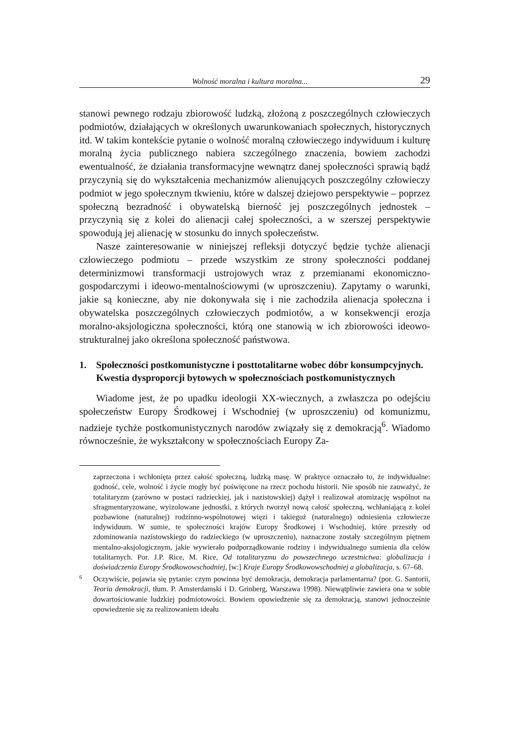Wolność moralna i kultura moralna... 29
stanowi pewnego rodzaju zbiorowość ludzką, złożoną z poszczególnych człowieczych podmiotów, działających w określonych uwarunkowaniach społecznych, historycznych itd. W takim kontekście pytanie o wolność moralną człowieczego indywiduum i kulturę moralną życia publicznego nabiera szczególnego znaczenia, bowiem zachodzi ewentualność, że działania transformacyjne wewnątrz danej społeczności sprawią bądź przyczynią się do wykształcenia mechanizmów alienujących poszczególny człowieczy podmiot w jego społecznym tkwieniu, które w dalszej dziejowo perspektywie – poprzez społeczną bezradność i obywatelską bierność jej poszczególnych jednostek – przyczynią się z kolei do alienacji całej społeczności, a w szerszej perspektywie spowodują jej alienację w stosunku do innych społeczeństw.
Nasze zainteresowanie w niniejszej refleksji dotyczyć będzie tychże alienacji człowieczego podmiotu – przede wszystkim ze strony społeczności poddanej determinizmowi transformacji ustrojowych wraz z przemianami ekonomiczno-gospodarczymi i ideowo-mentalnościowymi (w uproszczeniu). Zapytamy o warunki, jakie są konieczne, aby nie dokonywała się i nie zachodziła alienacja społeczna i obywatelska poszczególnych człowieczych podmiotów, a w konsekwencji erozja moralno-aksjologiczna społeczności, którą one stanowią w ich zbiorowości ideowo-strukturalnej jako określona społeczność państwowa.
1. Społeczności postkomunistyczne i posttotalitarne wobec dóbr konsumpcyjnych. Kwestia dysproporcji bytowych w społecznościach postkomunistycznych
Wiadome jest, że po upadku ideologii XX-wiecznych, a zwłaszcza po odejściu społeczeństw Europy Środkowej i Wschodniej (w uproszczeniu) od komunizmu, nadzieje tychże postkomunistycznych narodów związały się z demokracją<sup>6</sup>. Wiadomo równocześnie, że wykształcony w społecznościach Europy Za-
zaprzeczona i wchłonięta przez całość społeczną, ludzką masę. W praktyce oznaczało to, że indywidualne: godność, cele, wolność i życie mogły być poświęcone na rzecz pochodu historii. Nie sposób nie zauważyć, że totalitaryzm (zarówno w postaci radzieckiej, jak i nazistowskiej) dążył i realizował atomizację wspólnot na sfragmentaryzowane, wyizolowane jednostki, z których tworzył nową całość społeczną, wchłaniającą z kolei pozbawione (naturalnej) rodzinno-wspólnotowej więzi i takiegoż (naturalnego) odniesienia człowiecze indywiduum. W sumie, te społeczności krajów Europy Środkowej i Wschodniej, które przeszły od zdominowania nazistowskiego do radzieckiego (w uproszczeniu), naznaczone zostały szczególnym piętnem mentalno-aksjologicznym, jakie wywierało podporządkowanie rodziny i indywidualnego sumienia dla celów totalitarnych. Por. J.P. Rice, M. Rice, Od totalitaryzmu do powszechnego uczestnictwa: globalizacja i doświadczenia Europy Środkowowschodniej, [w:] Kraje Europy Środkowowschodniej a globalizacja, s. 67–68.
<sup>6</sup>
Oczywiście, pojawia się pytanie: czym powinna być demokracja, demokracja parlamentarna? (por. G. Santorii, Teoria demokracji, tłum. P. Amsterdamski i D. Grinberg, Warszawa 1998). Niewątpliwie zawiera ona w sobie dowartościowanie ludzkiej podmiotowości. Bowiem opowiedzenie się za demokracją, stanowi jednocześnie opowiedzenie się za realizowaniem ideału